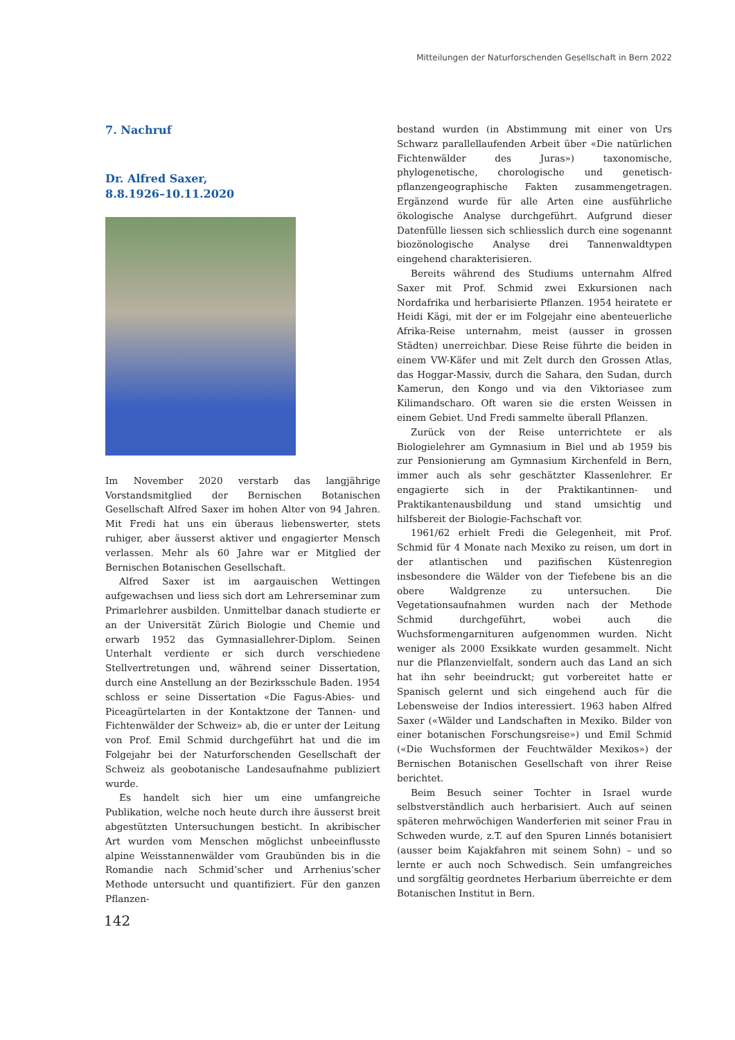Mitteilungen der Naturforschenden Gesellschaft in Bern 2022
7. Nachruf
Dr. Alfred Saxer,
8.8.1926–10.11.2020
Im November 2020 verstarb das langjährige Vorstandsmitglied der Bernischen Botanischen Gesellschaft Alfred Saxer im hohen Alter von 94 Jahren. Mit Fredi hat uns ein überaus liebenswerter, stets ruhiger, aber äusserst aktiver und engagierter Mensch verlassen. Mehr als 60 Jahre war er Mitglied der Bernischen Botanischen Gesellschaft.
Alfred Saxer ist im aargauischen Wettingen aufgewachsen und liess sich dort am Lehrerseminar zum Primarlehrer ausbilden. Unmittelbar danach studierte er an der Universität Zürich Biologie und Chemie und erwarb 1952 das Gymnasiallehrer-Diplom. Seinen Unterhalt verdiente er sich durch verschiedene Stellvertretungen und, während seiner Dissertation, durch eine Anstellung an der Bezirksschule Baden. 1954 schloss er seine Dissertation «Die Fagus-Abies- und Piceagürtelarten in der Kontaktzone der Tannen- und Fichtenwälder der Schweiz» ab, die er unter der Leitung von Prof. Emil Schmid durchgeführt hat und die im Folgejahr bei der Naturforschenden Gesellschaft der Schweiz als geobotanische Landesaufnahme publiziert wurde.
Es handelt sich hier um eine umfangreiche Publikation, welche noch heute durch ihre äusserst breit abgestützten Untersuchungen besticht. In akribischer Art wurden vom Menschen möglichst unbeeinflusste alpine Weisstannenwälder vom Graubünden bis in die Romandie nach Schmid’scher und Arrhenius’scher Methode untersucht und quantifiziert. Für den ganzen Pflanzen-
bestand wurden (in Abstimmung mit einer von Urs Schwarz parallellaufenden Arbeit über «Die natürlichen Fichtenwälder des Juras») taxonomische, phylogenetische, chorologische und genetisch-pflanzengeographische Fakten zusammengetragen. Ergänzend wurde für alle Arten eine ausführliche ökologische Analyse durchgeführt. Aufgrund dieser Datenfülle liessen sich schliesslich durch eine sogenannt biozönologische Analyse drei Tannenwaldtypen eingehend charakterisieren.
Bereits während des Studiums unternahm Alfred Saxer mit Prof. Schmid zwei Exkursionen nach Nordafrika und herbarisierte Pflanzen. 1954 heiratete er Heidi Kägi, mit der er im Folgejahr eine abenteuerliche Afrika-Reise unternahm, meist (ausser in grossen Städten) unerreichbar. Diese Reise führte die beiden in einem VW-Käfer und mit Zelt durch den Grossen Atlas, das Hoggar-Massiv, durch die Sahara, den Sudan, durch Kamerun, den Kongo und via den Viktoriasee zum Kilimandscharo. Oft waren sie die ersten Weissen in einem Gebiet. Und Fredi sammelte überall Pflanzen.
Zurück von der Reise unterrichtete er als Biologielehrer am Gymnasium in Biel und ab 1959 bis zur Pensionierung am Gymnasium Kirchenfeld in Bern, immer auch als sehr geschätzter Klassenlehrer. Er engagierte sich in der Praktikantinnen- und Praktikantenausbildung und stand umsichtig und hilfsbereit der Biologie-Fachschaft vor.
1961/62 erhielt Fredi die Gelegenheit, mit Prof. Schmid für 4 Monate nach Mexiko zu reisen, um dort in der atlantischen und pazifischen Küstenregion insbesondere die Wälder von der Tiefebene bis an die obere Waldgrenze zu untersuchen. Die Vegetationsaufnahmen wurden nach der Methode Schmid durchgeführt, wobei auch die Wuchsformengarnituren aufgenommen wurden. Nicht weniger als 2000 Exsikkate wurden gesammelt. Nicht nur die Pflanzenvielfalt, sondern auch das Land an sich hat ihn sehr beeindruckt; gut vorbereitet hatte er Spanisch gelernt und sich eingehend auch für die Lebensweise der Indios interessiert. 1963 haben Alfred Saxer («Wälder und Landschaften in Mexiko. Bilder von einer botanischen Forschungsreise») und Emil Schmid («Die Wuchsformen der Feuchtwälder Mexikos») der Bernischen Botanischen Gesellschaft von ihrer Reise berichtet.
Beim Besuch seiner Tochter in Israel wurde selbstverständlich auch herbarisiert. Auch auf seinen späteren mehrwöchigen Wanderferien mit seiner Frau in Schweden wurde, z.T. auf den Spuren Linnés botanisiert (ausser beim Kajakfahren mit seinem Sohn) – und so lernte er auch noch Schwedisch. Sein umfangreiches und sorgfältig geordnetes Herbarium überreichte er dem Botanischen Institut in Bern.
142